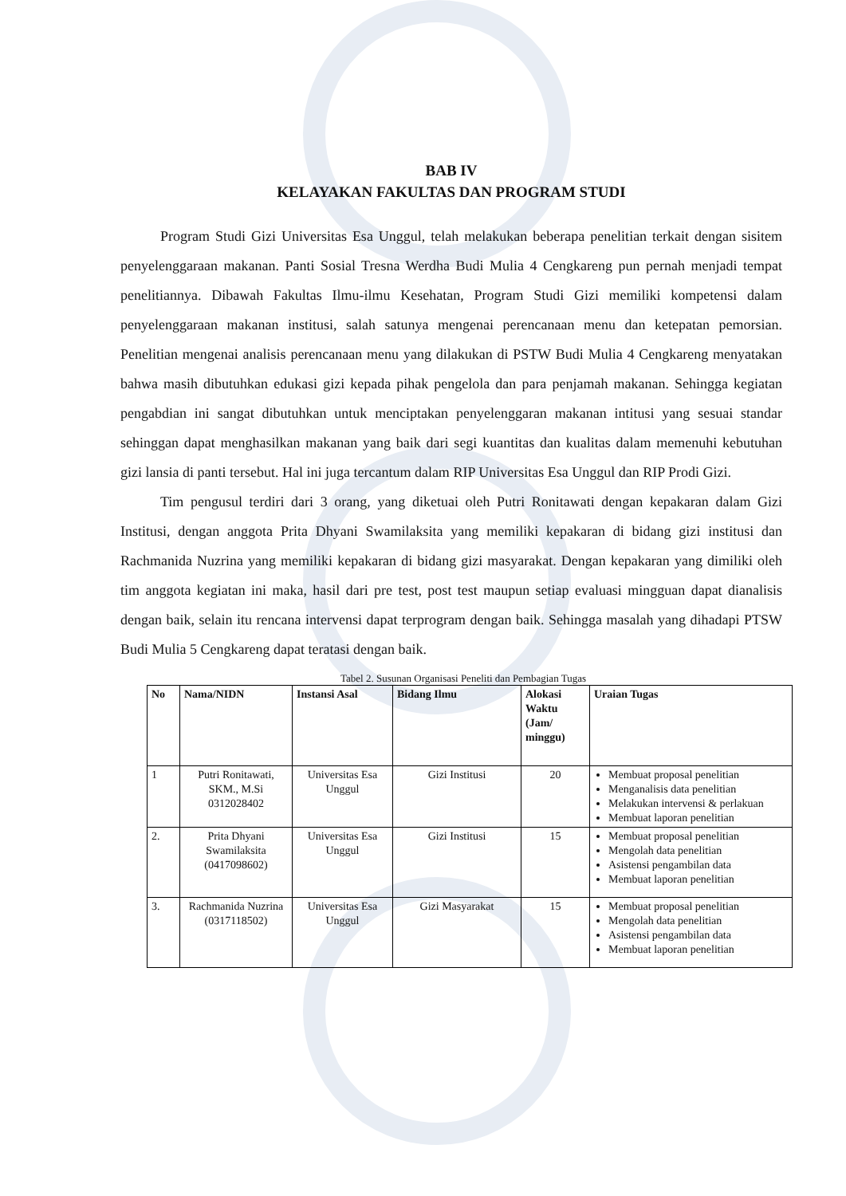BAB IV
KELAYAKAN FAKULTAS DAN PROGRAM STUDI
Program Studi Gizi Universitas Esa Unggul, telah melakukan beberapa penelitian terkait dengan sisitem penyelenggaraan makanan. Panti Sosial Tresna Werdha Budi Mulia 4 Cengkareng pun pernah menjadi tempat penelitiannya. Dibawah Fakultas Ilmu-ilmu Kesehatan, Program Studi Gizi memiliki kompetensi dalam penyelenggaraan makanan institusi, salah satunya mengenai perencanaan menu dan ketepatan pemorsian. Penelitian mengenai analisis perencanaan menu yang dilakukan di PSTW Budi Mulia 4 Cengkareng menyatakan bahwa masih dibutuhkan edukasi gizi kepada pihak pengelola dan para penjamah makanan. Sehingga kegiatan pengabdian ini sangat dibutuhkan untuk menciptakan penyelenggaran makanan intitusi yang sesuai standar sehinggan dapat menghasilkan makanan yang baik dari segi kuantitas dan kualitas dalam memenuhi kebutuhan gizi lansia di panti tersebut. Hal ini juga tercantum dalam RIP Universitas Esa Unggul dan RIP Prodi Gizi.
Tim pengusul terdiri dari 3 orang, yang diketuai oleh Putri Ronitawati dengan kepakaran dalam Gizi Institusi, dengan anggota Prita Dhyani Swamilaksita yang memiliki kepakaran di bidang gizi institusi dan Rachmanida Nuzrina yang memiliki kepakaran di bidang gizi masyarakat. Dengan kepakaran yang dimiliki oleh tim anggota kegiatan ini maka, hasil dari pre test, post test maupun setiap evaluasi mingguan dapat dianalisis dengan baik, selain itu rencana intervensi dapat terprogram dengan baik. Sehingga masalah yang dihadapi PTSW Budi Mulia 5 Cengkareng dapat teratasi dengan baik.
Tabel 2. Susunan Organisasi Peneliti dan Pembagian Tugas
| No | Nama/NIDN | Instansi Asal | Bidang Ilmu | Alokasi Waktu (Jam/ minggu) | Uraian Tugas |
| --- | --- | --- | --- | --- | --- |
| 1 | Putri Ronitawati, SKM., M.Si 0312028402 | Universitas Esa Unggul | Gizi Institusi | 20 | Membuat proposal penelitian Menganalisis data penelitian Melakukan intervensi & perlakuan Membuat laporan penelitian |
| 2. | Prita Dhyani Swamilaksita (0417098602) | Universitas Esa Unggul | Gizi Institusi | 15 | Membuat proposal penelitian Mengolah data penelitian Asistensi pengambilan data Membuat laporan penelitian |
| 3. | Rachmanida Nuzrina (0317118502) | Universitas Esa Unggul | Gizi Masyarakat | 15 | Membuat proposal penelitian Mengolah data penelitian Asistensi pengambilan data Membuat laporan penelitian |